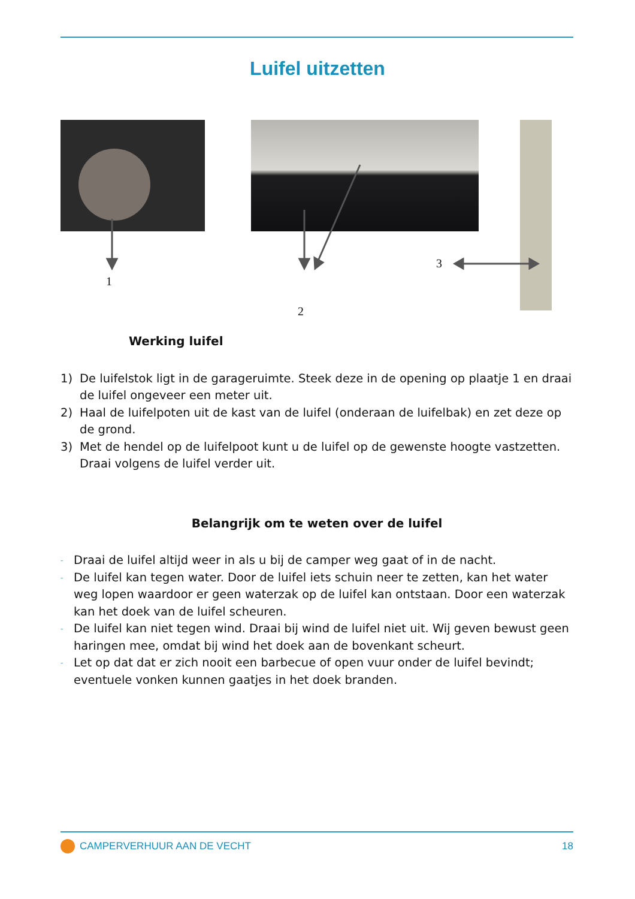Luifel uitzetten
1
2
3
Werking luifel
1) De luifelstok ligt in de garageruimte. Steek deze in de opening op plaatje 1 en draai de luifel ongeveer een meter uit.
2) Haal de luifelpoten uit de kast van de luifel (onderaan de luifelbak) en zet deze op de grond.
3) Met de hendel op de luifelpoot kunt u de luifel op de gewenste hoogte vastzetten. Draai volgens de luifel verder uit.
Belangrijk om te weten over de luifel
- Draai de luifel altijd weer in als u bij de camper weg gaat of in de nacht.
- De luifel kan tegen water. Door de luifel iets schuin neer te zetten, kan het water weg lopen waardoor er geen waterzak op de luifel kan ontstaan. Door een waterzak kan het doek van de luifel scheuren.
- De luifel kan niet tegen wind. Draai bij wind de luifel niet uit. Wij geven bewust geen haringen mee, omdat bij wind het doek aan de bovenkant scheurt.
- Let op dat dat er zich nooit een barbecue of open vuur onder de luifel bevindt; eventuele vonken kunnen gaatjes in het doek branden.
CAMPERVERHUUR AAN DE VECHT 18